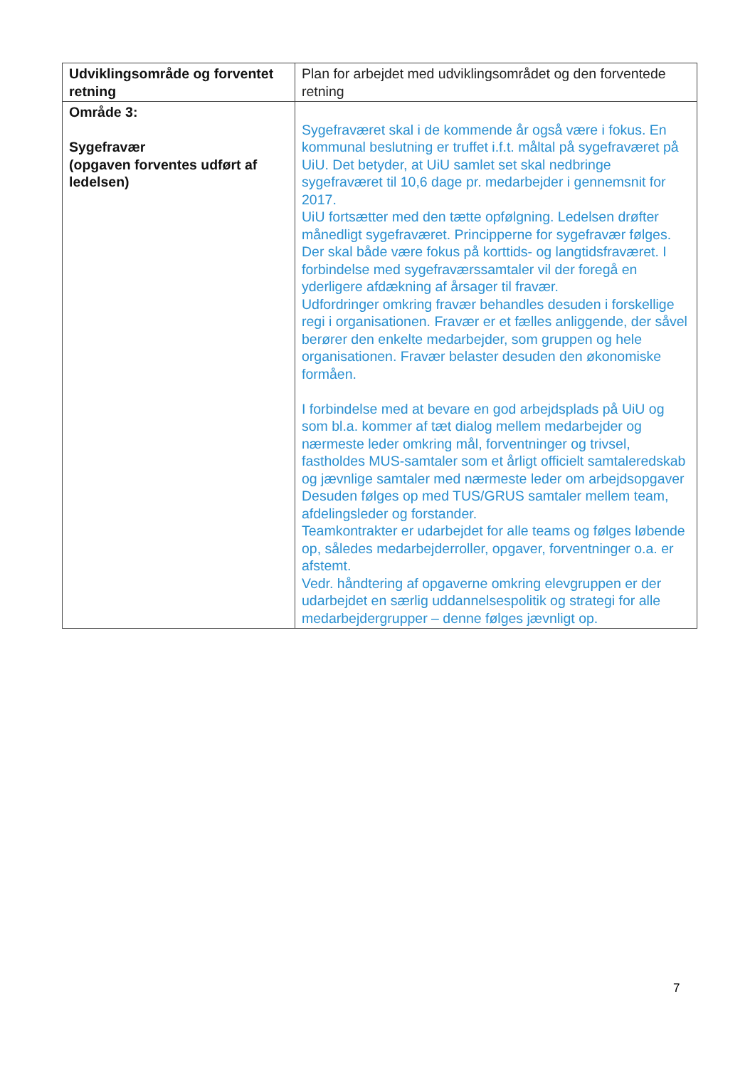| Udviklingsområde og forventet retning | Plan for arbejdet med udviklingsområdet og den forventede retning |
| --- | --- |
| Område 3: Sygefravær (opgaven forventes udført af ledelsen) | Sygefraværet skal i de kommende år også være i fokus. En kommunal beslutning er truffet i.f.t. måltal på sygefraværet på UiU. Det betyder, at UiU samlet set skal nedbringe sygefraværet til 10,6 dage pr. medarbejder i gennemsnit for 2017. UiU fortsætter med den tætte opfølgning. Ledelsen drøfter månedligt sygefraværet. Principperne for sygefravær følges. Der skal både være fokus på korttids- og langtidsfraværet. I forbindelse med sygefraværssamtaler vil der foregå en yderligere afdækning af årsager til fravær. Udfordringer omkring fravær behandles desuden i forskellige regi i organisationen. Fravær er et fælles anliggende, der såvel berører den enkelte medarbejder, som gruppen og hele organisationen. Fravær belaster desuden den økonomiske formåen. I forbindelse med at bevare en god arbejdsplads på UiU og som bl.a. kommer af tæt dialog mellem medarbejder og nærmeste leder omkring mål, forventninger og trivsel, fastholdes MUS-samtaler som et årligt officielt samtaleredskab og jævnlige samtaler med nærmeste leder om arbejdsopgaver Desuden følges op med TUS/GRUS samtaler mellem team, afdelingsleder og forstander. Teamkontrakter er udarbejdet for alle teams og følges løbende op, således medarbejderroller, opgaver, forventninger o.a. er afstemt. Vedr. håndtering af opgaverne omkring elevgruppen er der udarbejdet en særlig uddannelsespolitik og strategi for alle medarbejdergrupper – denne følges jævnligt op. |
7